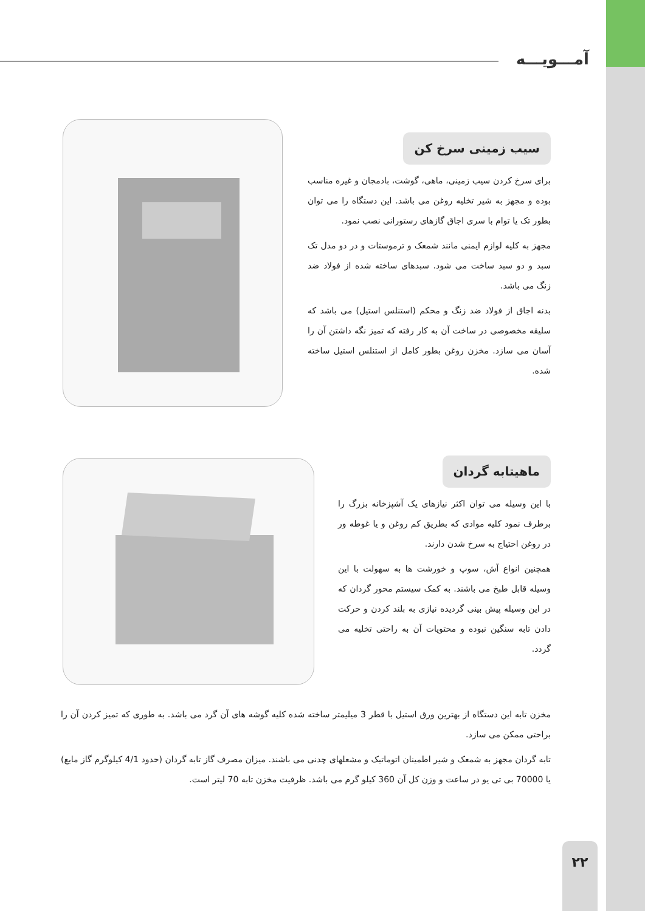آمـــویـــه
سیب زمینی سرخ کن
برای سرخ کردن سیب زمینی، ماهی، گوشت، بادمجان و غیره مناسب بوده و مجهز به شیر تخلیه روغن می باشد. این دستگاه را می توان بطور تک یا توام با سری اجاق گازهای رستورانی نصب نمود.
مجهز به کلیه لوازم ایمنی مانند شمعک و ترموستات و در دو مدل تک سبد و دو سبد ساخت می شود. سبدهای ساخته شده از فولاد ضد زنگ می باشد.
بدنه اجاق از فولاد ضد زنگ و محکم (استنلس استیل) می باشد که سلیقه مخصوصی در ساخت آن به کار رفته که تمیز نگه داشتن آن را آسان می سازد. مخزن روغن بطور کامل از استنلس استیل ساخته شده.
ماهیتابه گردان
با این وسیله می توان اکثر نیازهای یک آشپزخانه بزرگ را برطرف نمود کلیه موادی که بطریق کم روغن و یا غوطه ور در روغن احتیاج به سرخ شدن دارند.
همچنین انواع آش، سوپ و خورشت ها به سهولت با این وسیله قابل طبخ می باشند. به کمک سیستم محور گردان که در این وسیله پیش بینی گردیده نیازی به بلند کردن و حرکت دادن تابه سنگین نبوده و محتویات آن به راحتی تخلیه می گردد.
مخزن تابه این دستگاه از بهترین ورق استیل با قطر 3 میلیمتر ساخته شده کلیه گوشه های آن گرد می باشد. به طوری که تمیز کردن آن را براحتی ممکن می سازد.
تابه گردان مجهز به شمعک و شیر اطمینان اتوماتیک و مشعلهای چدنی می باشند. میزان مصرف گاز تابه گردان (حدود 4/1 کیلوگرم گاز مایع) یا 70000 بی تی یو در ساعت و وزن کل آن 360 کیلو گرم می باشد. ظرفیت مخزن تابه 70 لیتر است.
۲۲